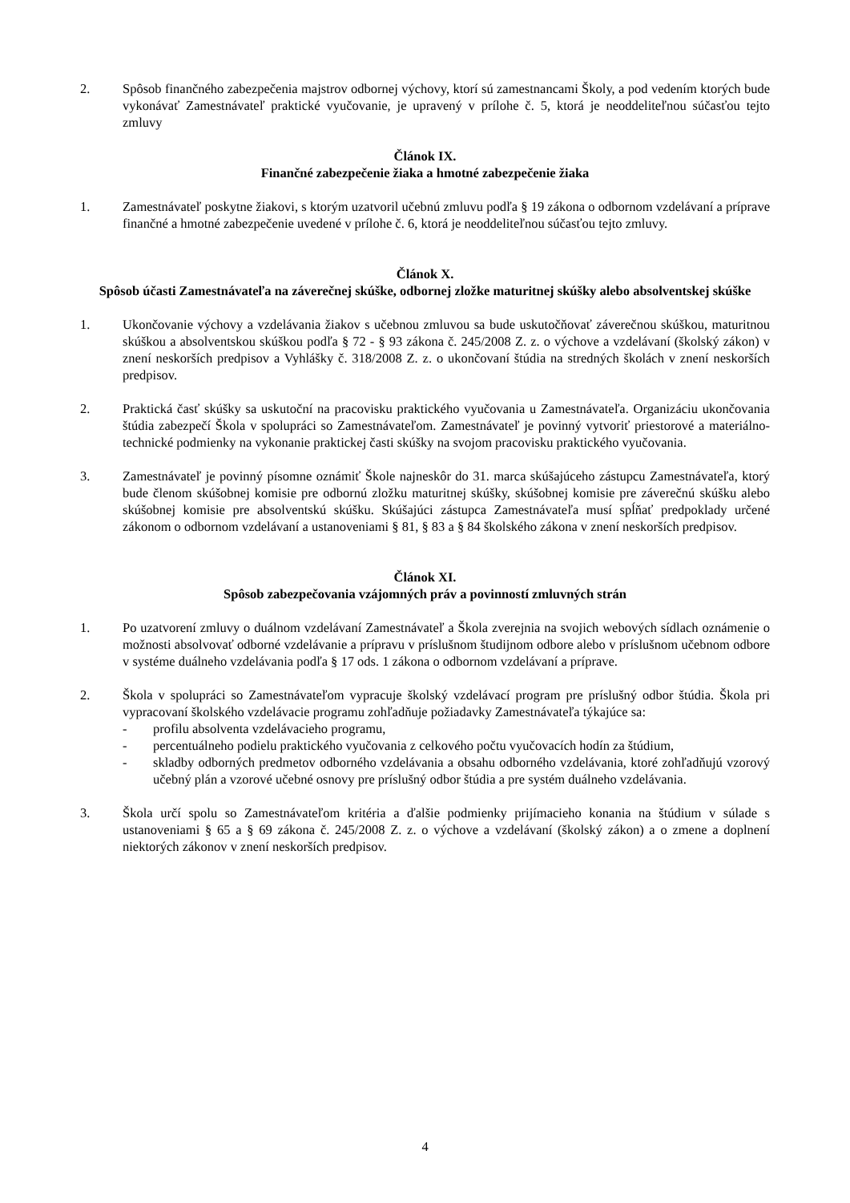2. Spôsob finančného zabezpečenia majstrov odbornej výchovy, ktorí sú zamestnancami Školy, a pod vedením ktorých bude vykonávať Zamestnávateľ praktické vyučovanie, je upravený v prílohe č. 5, ktorá je neoddeliteľnou súčasťou tejto zmluvy
Článok IX.
Finančné zabezpečenie žiaka a hmotné zabezpečenie žiaka
1. Zamestnávateľ poskytne žiakovi, s ktorým uzatvoril učebnú zmluvu podľa § 19 zákona o odbornom vzdelávaní a príprave finančné a hmotné zabezpečenie uvedené v prílohe č. 6, ktorá je neoddeliteľnou súčasťou tejto zmluvy.
Článok X.
Spôsob účasti Zamestnávateľa na záverečnej skúške, odbornej zložke maturitnej skúšky alebo absolventskej skúške
1. Ukončovanie výchovy a vzdelávania žiakov s učebnou zmluvou sa bude uskutočňovať záverečnou skúškou, maturitnou skúškou a absolventskou skúškou podľa § 72 - § 93 zákona č. 245/2008 Z. z. o výchove a vzdelávaní (školský zákon) v znení neskorších predpisov a Vyhlášky č. 318/2008 Z. z. o ukončovaní štúdia na stredných školách v znení neskorších predpisov.
2. Praktická časť skúšky sa uskutoční na pracovisku praktického vyučovania u Zamestnávateľa. Organizáciu ukončovania štúdia zabezpečí Škola v spolupráci so Zamestnávateľom. Zamestnávateľ je povinný vytvoriť priestorové a materiálno-technické podmienky na vykonanie praktickej časti skúšky na svojom pracovisku praktického vyučovania.
3. Zamestnávateľ je povinný písomne oznámiť Škole najneskôr do 31. marca skúšajúceho zástupcu Zamestnávateľa, ktorý bude členom skúšobnej komisie pre odbornú zložku maturitnej skúšky, skúšobnej komisie pre záverečnú skúšku alebo skúšobnej komisie pre absolventskú skúšku. Skúšajúci zástupca Zamestnávateľa musí spĺňať predpoklady určené zákonom o odbornom vzdelávaní a ustanoveniami § 81, § 83 a § 84 školského zákona v znení neskorších predpisov.
Článok XI.
Spôsob zabezpečovania vzájomných práv a povinností zmluvných strán
1. Po uzatvorení zmluvy o duálnom vzdelávaní Zamestnávateľ a Škola zverejnia na svojich webových sídlach oznámenie o možnosti absolvovať odborné vzdelávanie a prípravu v príslušnom študijnom odbore alebo v príslušnom učebnom odbore v systéme duálneho vzdelávania podľa § 17 ods. 1 zákona o odbornom vzdelávaní a príprave.
2. Škola v spolupráci so Zamestnávateľom vypracuje školský vzdelávací program pre príslušný odbor štúdia. Škola pri vypracovaní školského vzdelávacie programu zohľadňuje požiadavky Zamestnávateľa týkajúce sa:
- profilu absolventa vzdelávacieho programu,
- percentuálneho podielu praktického vyučovania z celkového počtu vyučovacích hodín za štúdium,
- skladby odborných predmetov odborného vzdelávania a obsahu odborného vzdelávania, ktoré zohľadňujú vzorový učebný plán a vzorové učebné osnovy pre príslušný odbor štúdia a pre systém duálneho vzdelávania.
3. Škola určí spolu so Zamestnávateľom kritéria a ďalšie podmienky prijímacieho konania na štúdium v súlade s ustanoveniami § 65 a § 69 zákona č. 245/2008 Z. z. o výchove a vzdelávaní (školský zákon) a o zmene a doplnení niektorých zákonov v znení neskorších predpisov.
4